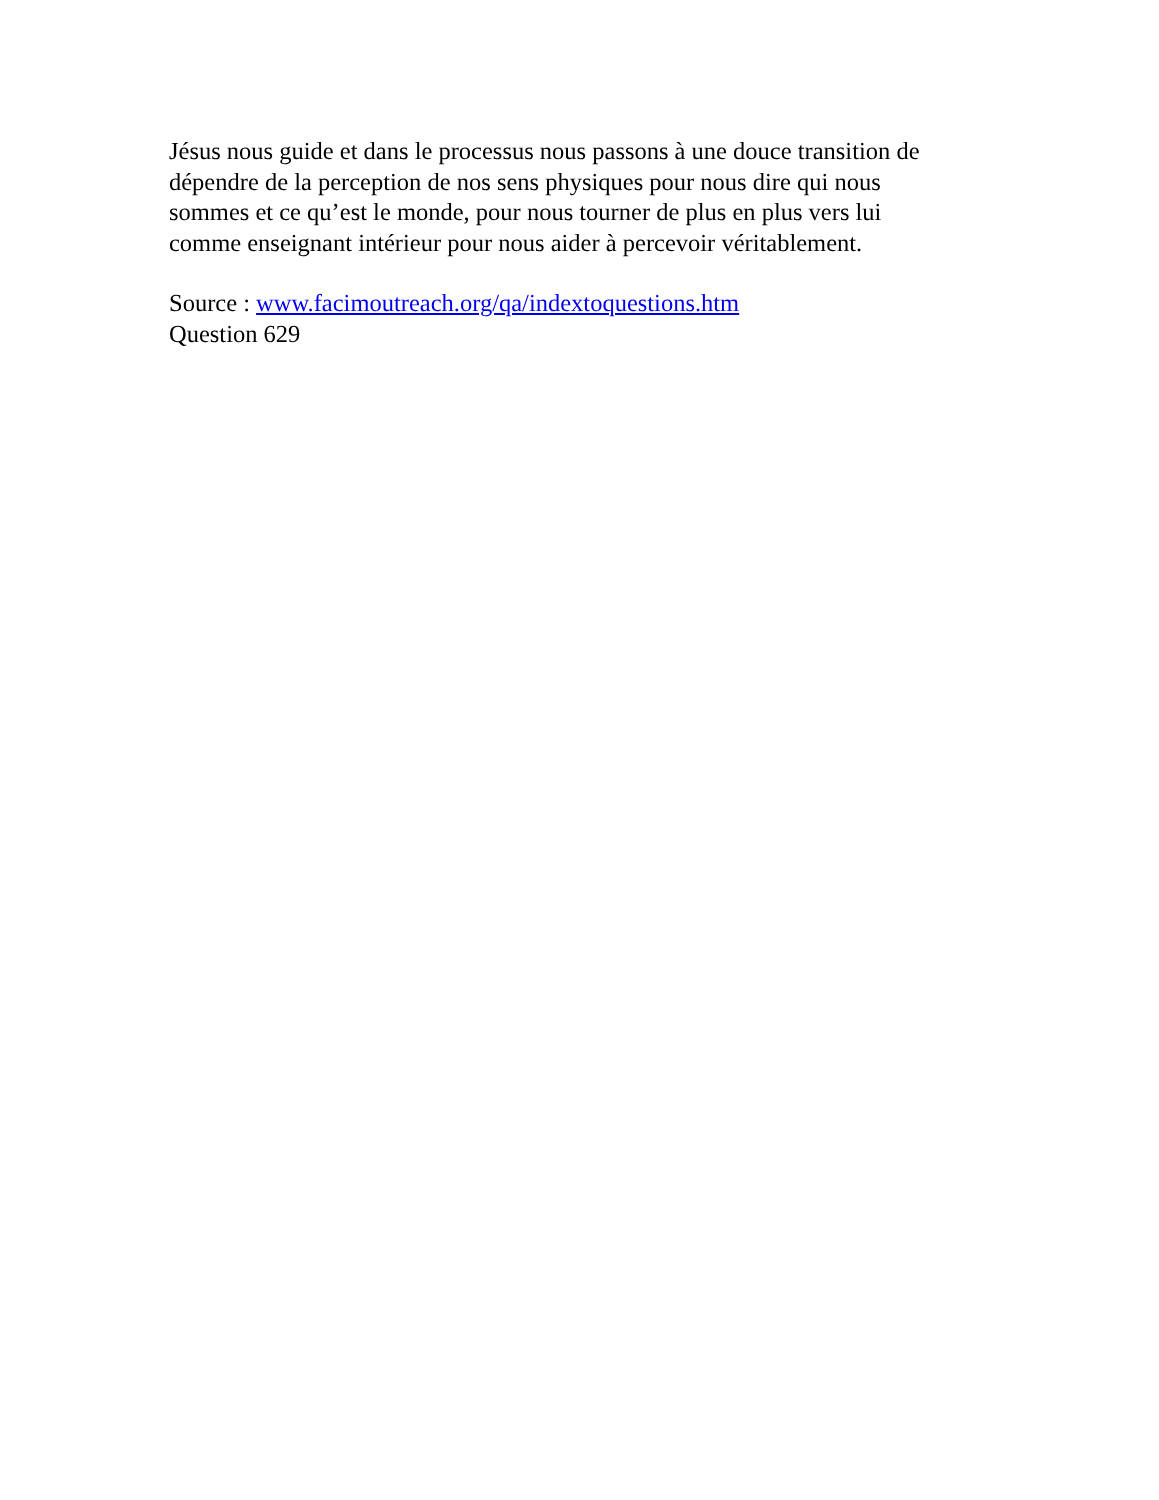Jésus nous guide et dans le processus nous passons à une douce transition de
dépendre de la perception de nos sens physiques pour nous dire qui nous
sommes et ce qu’est le monde, pour nous tourner de plus en plus vers lui
comme enseignant intérieur pour nous aider à percevoir véritablement.
Source : www.facimoutreach.org/qa/indextoquestions.htm
Question 629